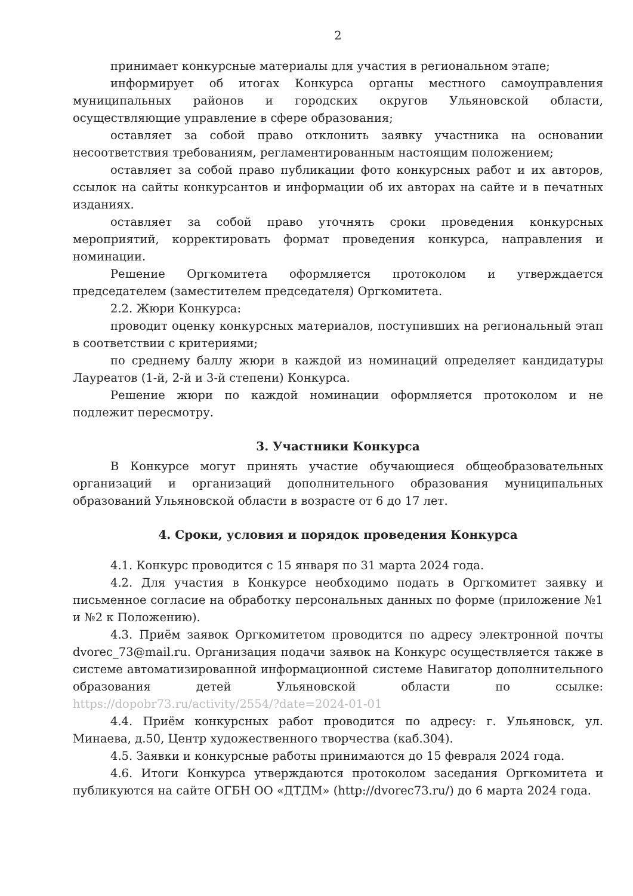2
принимает конкурсные материалы для участия в региональном этапе;
информирует об итогах Конкурса органы местного самоуправления муниципальных районов и городских округов Ульяновской области, осуществляющие управление в сфере образования;
оставляет за собой право отклонить заявку участника на основании несоответствия требованиям, регламентированным настоящим положением;
оставляет за собой право публикации фото конкурсных работ и их авторов, ссылок на сайты конкурсантов и информации об их авторах на сайте и в печатных изданиях.
оставляет за собой право уточнять сроки проведения конкурсных мероприятий, корректировать формат проведения конкурса, направления и номинации.
Решение Оргкомитета оформляется протоколом и утверждается председателем (заместителем председателя) Оргкомитета.
2.2. Жюри Конкурса:
проводит оценку конкурсных материалов, поступивших на региональный этап в соответствии с критериями;
по среднему баллу жюри в каждой из номинаций определяет кандидатуры Лауреатов (1-й, 2-й и 3-й степени) Конкурса.
Решение жюри по каждой номинации оформляется протоколом и не подлежит пересмотру.
3. Участники Конкурса
В Конкурсе могут принять участие обучающиеся общеобразовательных организаций и организаций дополнительного образования муниципальных образований Ульяновской области в возрасте от 6 до 17 лет.
4. Сроки, условия и порядок проведения Конкурса
4.1. Конкурс проводится с 15 января по 31 марта 2024 года.
4.2. Для участия в Конкурсе необходимо подать в Оргкомитет заявку и письменное согласие на обработку персональных данных по форме (приложение №1 и №2 к Положению).
4.3. Приём заявок Оргкомитетом проводится по адресу электронной почты dvorec_73@mail.ru. Организация подачи заявок на Конкурс осуществляется также в системе автоматизированной информационной системе Навигатор дополнительного образования детей Ульяновской области по ссылке: https://dopobr73.ru/activity/2554/?date=2024-01-01
4.4. Приём конкурсных работ проводится по адресу: г. Ульяновск, ул. Минаева, д.50, Центр художественного творчества (каб.304).
4.5. Заявки и конкурсные работы принимаются до 15 февраля 2024 года.
4.6. Итоги Конкурса утверждаются протоколом заседания Оргкомитета и публикуются на сайте ОГБН ОО «ДТДМ» (http://dvorec73.ru/) до 6 марта 2024 года.